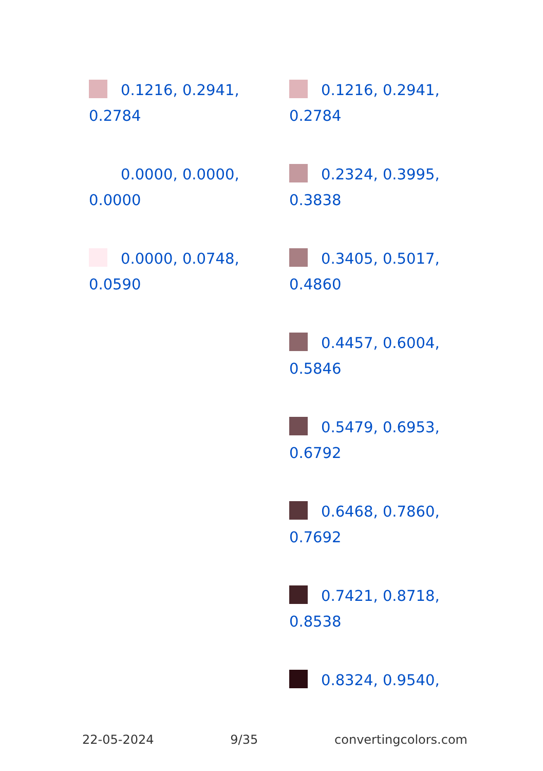0.1216, 0.2941, 0.2784
0.0000, 0.0000, 0.0000
0.0000, 0.0748, 0.0590
0.1216, 0.2941, 0.2784
0.2324, 0.3995, 0.3838
0.3405, 0.5017, 0.4860
0.4457, 0.6004, 0.5846
0.5479, 0.6953, 0.6792
0.6468, 0.7860, 0.7692
0.7421, 0.8718, 0.8538
0.8324, 0.9540,
22-05-2024 9/35 convertingcolors.com